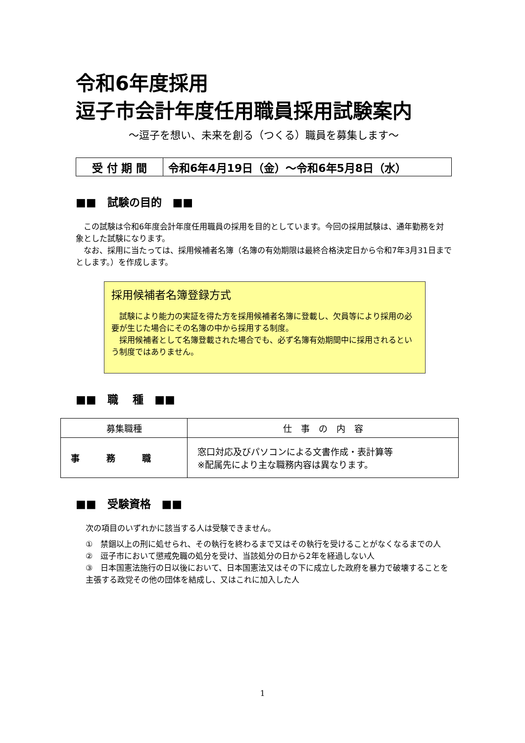令和6年度採用
逗子市会計年度任用職員採用試験案内
～逗子を想い、未来を創る（つくる）職員を募集します～
受 付 期 間 令和6年4月19日（金）～令和6年5月8日（水）
■■　試験の目的　■■
　この試験は令和6年度会計年度任用職員の採用を目的としています。今回の採用試験は、通年勤務を対象とした試験になります。
　なお、採用に当たっては、採用候補者名簿（名簿の有効期限は最終合格決定日から令和7年3月31日までとします。）を作成します。
採用候補者名簿登録方式
　試験により能力の実証を得た方を採用候補者名簿に登載し、欠員等により採用の必要が生じた場合にその名簿の中から採用する制度。
　採用候補者として名簿登載された場合でも、必ず名簿有効期間中に採用されるという制度ではありません。
■■　職　 種　■■
| 募集職種 | 仕 事 の 内 容 |
| --- | --- |
| 事 務 職 | 窓口対応及びパソコンによる文書作成・表計算等 ※配属先により主な職務内容は異なります。 |
■■　受験資格　■■
次の項目のいずれかに該当する人は受験できません。
①　禁錮以上の刑に処せられ、その執行を終わるまで又はその執行を受けることがなくなるまでの人
②　逗子市において懲戒免職の処分を受け、当該処分の日から2年を経過しない人
③　日本国憲法施行の日以後において、日本国憲法又はその下に成立した政府を暴力で破壊することを主張する政党その他の団体を結成し、又はこれに加入した人
1